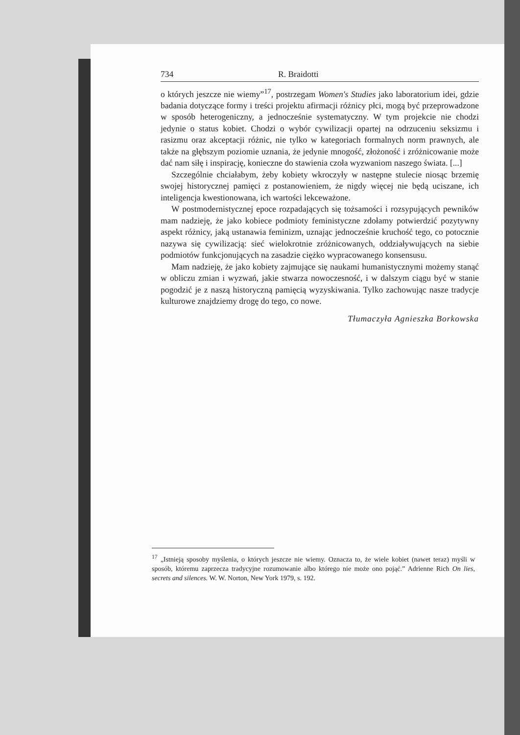734 R. Braidotti
o których jeszcze nie wiemy”<sup>17</sup>, postrzegam Women's Studies jako laboratorium idei, gdzie badania dotyczące formy i treści projektu afirmacji różnicy płci, mogą być przeprowadzone w sposób heterogeniczny, a jednocześnie systematyczny. W tym projekcie nie chodzi jedynie o status kobiet. Chodzi o wybór cywilizacji opartej na odrzuceniu seksizmu i rasizmu oraz akceptacji różnic, nie tylko w kategoriach formalnych norm prawnych, ale także na głębszym poziomie uznania, że jedynie mnogość, złożoność i zróżnicowanie może dać nam siłę i inspirację, konieczne do stawienia czoła wyzwaniom naszego świata. [...]
Szczególnie chciałabym, żeby kobiety wkroczyły w następne stulecie niosąc brzemię swojej historycznej pamięci z postanowieniem, że nigdy więcej nie będą uciszane, ich inteligencja kwestionowana, ich wartości lekceważone.
W postmodernistycznej epoce rozpadających się tożsamości i rozsypujących pewników mam nadzieję, że jako kobiece podmioty feministyczne zdołamy potwierdzić pozytywny aspekt różnicy, jaką ustanawia feminizm, uznając jednocześnie kruchość tego, co potocznie nazywa się cywilizacją: sieć wielokrotnie zróżnicowanych, oddziaływujących na siebie podmiotów funkcjonujących na zasadzie ciężko wypracowanego konsensusu.
Mam nadzieję, że jako kobiety zajmujące się naukami humanistycznymi możemy stanąć w obliczu zmian i wyzwań, jakie stwarza nowoczesność, i w dalszym ciągu być w stanie pogodzić je z naszą historyczną pamięcią wyzyskiwania. Tylko zachowując nasze tradycje kulturowe znajdziemy drogę do tego, co nowe.
Tłumaczyła Agnieszka Borkowska
<sup>17</sup> „Istnieją sposoby myślenia, o których jeszcze nie wiemy. Oznacza to, że wiele kobiet (nawet teraz) myśli w sposób, któremu zaprzecza tradycyjne rozumowanie albo którego nie może ono pojąć.” Adrienne Rich On lies, secrets and silences. W. W. Norton, New York 1979, s. 192.